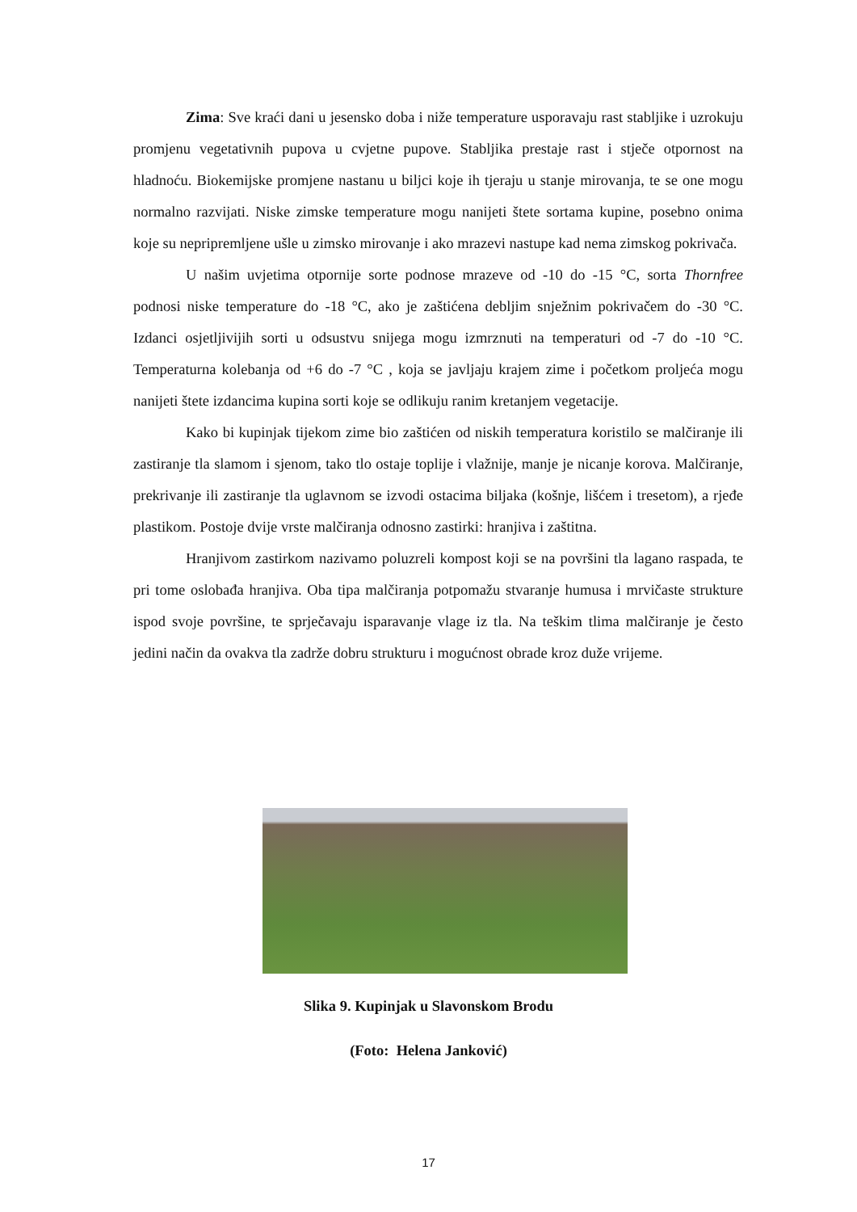Zima: Sve kraći dani u jesensko doba i niže temperature usporavaju rast stabljike i uzrokuju promjenu vegetativnih pupova u cvjetne pupove. Stabljika prestaje rast i stječe otpornost na hladnoću. Biokemijske promjene nastanu u biljci koje ih tjeraju u stanje mirovanja, te se one mogu normalno razvijati. Niske zimske temperature mogu nanijeti štete sortama kupine, posebno onima koje su nepripremljene ušle u zimsko mirovanje i ako mrazevi nastupe kad nema zimskog pokrivača.
U našim uvjetima otpornije sorte podnose mrazeve od -10 do -15 °C, sorta Thornfree podnosi niske temperature do -18 °C, ako je zaštićena debljim snježnim pokrivačem do -30 °C. Izdanci osjetljivijih sorti u odsustvu snijega mogu izmrznuti na temperaturi od -7 do -10 °C. Temperaturna kolebanja od +6 do -7 °C , koja se javljaju krajem zime i početkom proljeća mogu nanijeti štete izdancima kupina sorti koje se odlikuju ranim kretanjem vegetacije.
Kako bi kupinjak tijekom zime bio zaštićen od niskih temperatura koristilo se malčiranje ili zastiranje tla slamom i sjenom, tako tlo ostaje toplije i vlažnije, manje je nicanje korova. Malčiranje, prekrivanje ili zastiranje tla uglavnom se izvodi ostacima biljaka (košnje, lišćem i tresetom), a rjeđe plastikom. Postoje dvije vrste malčiranja odnosno zastirki: hranjiva i zaštitna.
Hranjivom zastirkom nazivamo poluzreli kompost koji se na površini tla lagano raspada, te pri tome oslobađa hranjiva. Oba tipa malčiranja potpomažu stvaranje humusa i mrvičaste strukture ispod svoje površine, te sprječavaju isparavanje vlage iz tla. Na teškim tlima malčiranje je često jedini način da ovakva tla zadrže dobru strukturu i mogućnost obrade kroz duže vrijeme.
Slika 9. Kupinjak u Slavonskom Brodu
(Foto: Helena Janković)
17